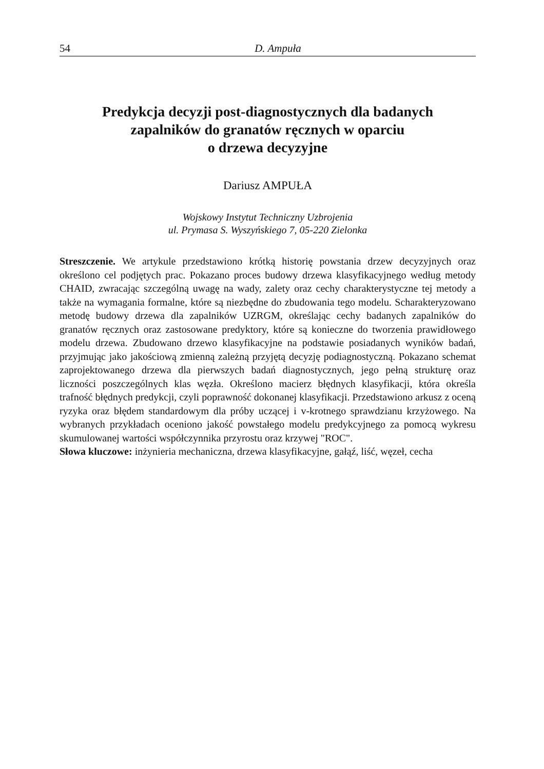54 D. Ampuła
Predykcja decyzji post-diagnostycznych dla badanych
zapalników do granatów ręcznych w oparciu
o drzewa decyzyjne
Dariusz AMPUŁA
Wojskowy Instytut Techniczny Uzbrojenia
ul. Prymasa S. Wyszyńskiego 7, 05-220 Zielonka
Streszczenie. We artykule przedstawiono krótką historię powstania drzew decyzyjnych oraz określono cel podjętych prac. Pokazano proces budowy drzewa klasyfikacyjnego według metody CHAID, zwracając szczególną uwagę na wady, zalety oraz cechy charakterystyczne tej metody a także na wymagania formalne, które są niezbędne do zbudowania tego modelu. Scharakteryzowano metodę budowy drzewa dla zapalników UZRGM, określając cechy badanych zapalników do granatów ręcznych oraz zastosowane predyktory, które są konieczne do tworzenia prawidłowego modelu drzewa. Zbudowano drzewo klasyfikacyjne na podstawie posiadanych wyników badań, przyjmując jako jakościową zmienną zależną przyjętą decyzję podiagnostyczną. Pokazano schemat zaprojektowanego drzewa dla pierwszych badań diagnostycznych, jego pełną strukturę oraz liczności poszczególnych klas węzła. Określono macierz błędnych klasyfikacji, która określa trafność błędnych predykcji, czyli poprawność dokonanej klasyfikacji. Przedstawiono arkusz z oceną ryzyka oraz błędem standardowym dla próby uczącej i v-krotnego sprawdzianu krzyżowego. Na wybranych przykładach oceniono jakość powstałego modelu predykcyjnego za pomocą wykresu skumulowanej wartości współczynnika przyrostu oraz krzywej "ROC".
Słowa kluczowe: inżynieria mechaniczna, drzewa klasyfikacyjne, gałąź, liść, węzeł, cecha